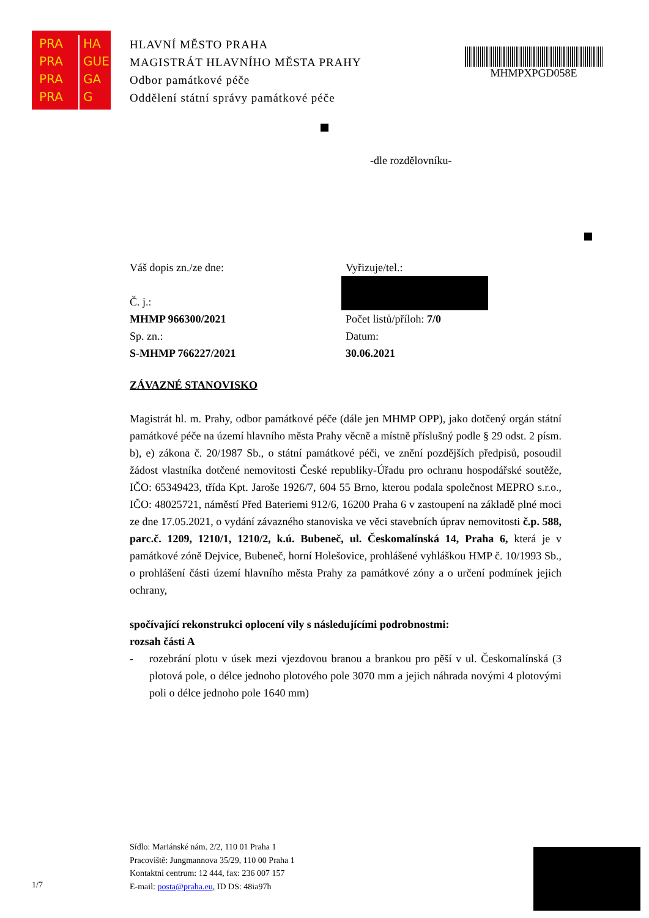PRA
PRA
PRA
PRA
HA
GUE
GA
G
HLAVNÍ MĚSTO PRAHA
MAGISTRÁT HLAVNÍHO MĚSTA PRAHY
Odbor památkové péče
Oddělení státní správy památkové péče
MHMPXPGD058E
-dle rozdělovníku-
Váš dopis zn./ze dne:
Č. j.:
MHMP 966300/2021
Sp. zn.:
S-MHMP 766227/2021
Vyřizuje/tel.:
Počet listů/příloh: 7/0
Datum:
30.06.2021
ZÁVAZNÉ STANOVISKO
Magistrát hl. m. Prahy, odbor památkové péče (dále jen MHMP OPP), jako dotčený orgán státní památkové péče na území hlavního města Prahy věcně a místně příslušný podle § 29 odst. 2 písm. b), e) zákona č. 20/1987 Sb., o státní památkové péči, ve znění pozdějších předpisů, posoudil žádost vlastníka dotčené nemovitosti České republiky-Úřadu pro ochranu hospodářské soutěže, IČO: 65349423, třída Kpt. Jaroše 1926/7, 604 55 Brno, kterou podala společnost MEPRO s.r.o., IČO: 48025721, náměstí Před Bateriemi 912/6, 16200 Praha 6 v zastoupení na základě plné moci ze dne 17.05.2021, o vydání závazného stanoviska ve věci stavebních úprav nemovitosti č.p. 588, parc.č. 1209, 1210/1, 1210/2, k.ú. Bubeneč, ul. Českomalínská 14, Praha 6, která je v památkové zóně Dejvice, Bubeneč, horní Holešovice, prohlášené vyhláškou HMP č. 10/1993 Sb., o prohlášení části území hlavního města Prahy za památkové zóny a o určení podmínek jejich ochrany,
spočívající rekonstrukci oplocení vily s následujícími podrobnostmi:
rozsah části A
-
rozebrání plotu v úsek mezi vjezdovou branou a brankou pro pěší v ul. Českomalínská (3 plotová pole, o délce jednoho plotového pole 3070 mm a jejich náhrada novými 4 plotovými poli o délce jednoho pole 1640 mm)
Sídlo: Mariánské nám. 2/2, 110 01 Praha 1
Pracoviště: Jungmannova 35/29, 110 00 Praha 1
Kontaktní centrum: 12 444, fax: 236 007 157
E-mail: posta@praha.eu, ID DS: 48ia97h
1/7